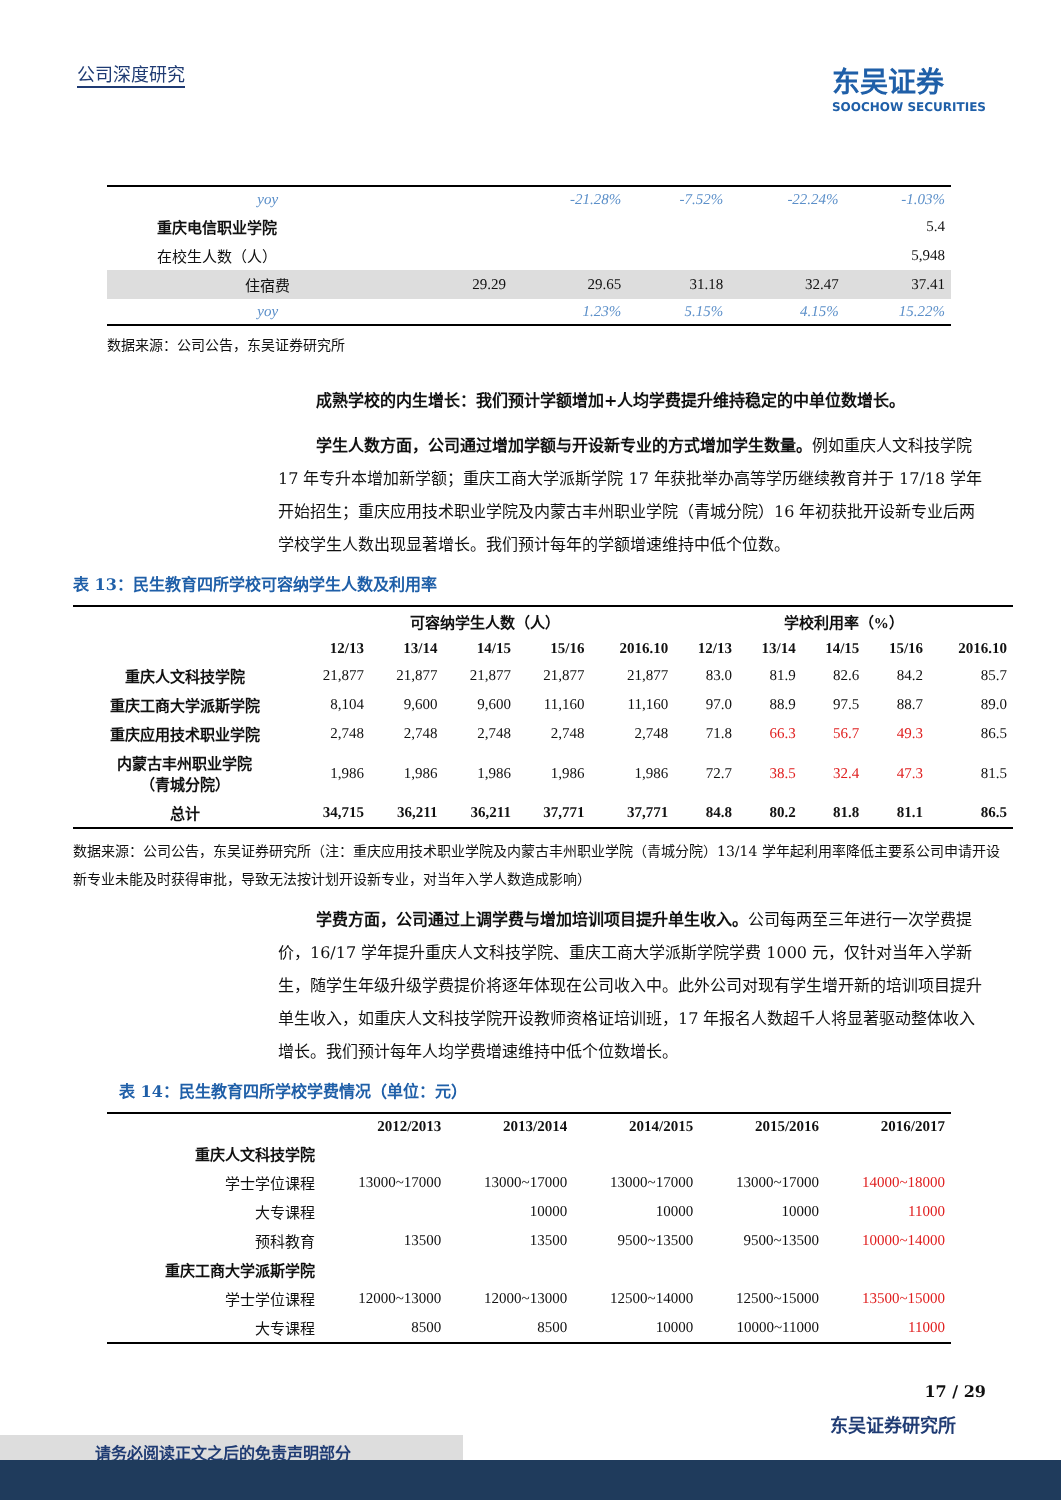公司深度研究
东吴证券
SOOCHOW SECURITIES
| yoy | | -21.28% | -7.52% | -22.24% | -1.03% |
| 重庆电信职业学院 | | | | | 5.4 |
| 在校生人数（人） | | | | | 5,948 |
| 住宿费 | 29.29 | 29.65 | 31.18 | 32.47 | 37.41 |
| yoy | | 1.23% | 5.15% | 4.15% | 15.22% |
数据来源：公司公告，东吴证券研究所
成熟学校的内生增长：我们预计学额增加+人均学费提升维持稳定的中单位数增长。
学生人数方面，公司通过增加学额与开设新专业的方式增加学生数量。例如重庆人文科技学院 17 年专升本增加新学额；重庆工商大学派斯学院 17 年获批举办高等学历继续教育并于 17/18 学年开始招生；重庆应用技术职业学院及内蒙古丰州职业学院（青城分院）16 年初获批开设新专业后两学校学生人数出现显著增长。我们预计每年的学额增速维持中低个位数。
表 13：民生教育四所学校可容纳学生人数及利用率
| | 可容纳学生人数（人） | | | | | 学校利用率（%） | | | | |
| --- | --- | --- | --- | --- | --- | --- | --- | --- | --- | --- |
| | 12/13 | 13/14 | 14/15 | 15/16 | 2016.10 | 12/13 | 13/14 | 14/15 | 15/16 | 2016.10 |
| 重庆人文科技学院 | 21,877 | 21,877 | 21,877 | 21,877 | 21,877 | 83.0 | 81.9 | 82.6 | 84.2 | 85.7 |
| 重庆工商大学派斯学院 | 8,104 | 9,600 | 9,600 | 11,160 | 11,160 | 97.0 | 88.9 | 97.5 | 88.7 | 89.0 |
| 重庆应用技术职业学院 | 2,748 | 2,748 | 2,748 | 2,748 | 2,748 | 71.8 | 66.3 | 56.7 | 49.3 | 86.5 |
| 内蒙古丰州职业学院 （青城分院） | 1,986 | 1,986 | 1,986 | 1,986 | 1,986 | 72.7 | 38.5 | 32.4 | 47.3 | 81.5 |
| 总计 | 34,715 | 36,211 | 36,211 | 37,771 | 37,771 | 84.8 | 80.2 | 81.8 | 81.1 | 86.5 |
数据来源：公司公告，东吴证券研究所（注：重庆应用技术职业学院及内蒙古丰州职业学院（青城分院）13/14 学年起利用率降低主要系公司申请开设新专业未能及时获得审批，导致无法按计划开设新专业，对当年入学人数造成影响）
学费方面，公司通过上调学费与增加培训项目提升单生收入。公司每两至三年进行一次学费提价，16/17 学年提升重庆人文科技学院、重庆工商大学派斯学院学费 1000 元，仅针对当年入学新生，随学生年级升级学费提价将逐年体现在公司收入中。此外公司对现有学生增开新的培训项目提升单生收入，如重庆人文科技学院开设教师资格证培训班，17 年报名人数超千人将显著驱动整体收入增长。我们预计每年人均学费增速维持中低个位数增长。
表 14：民生教育四所学校学费情况（单位：元）
| | 2012/2013 | 2013/2014 | 2014/2015 | 2015/2016 | 2016/2017 |
| --- | --- | --- | --- | --- | --- |
| 重庆人文科技学院 | | | | | |
| 学士学位课程 | 13000~17000 | 13000~17000 | 13000~17000 | 13000~17000 | 14000~18000 |
| 大专课程 | | 10000 | 10000 | 10000 | 11000 |
| 预科教育 | 13500 | 13500 | 9500~13500 | 9500~13500 | 10000~14000 |
| 重庆工商大学派斯学院 | | | | | |
| 学士学位课程 | 12000~13000 | 12000~13000 | 12500~14000 | 12500~15000 | 13500~15000 |
| 大专课程 | 8500 | 8500 | 10000 | 10000~11000 | 11000 |
17 / 29
东吴证券研究所
请务必阅读正文之后的免责声明部分